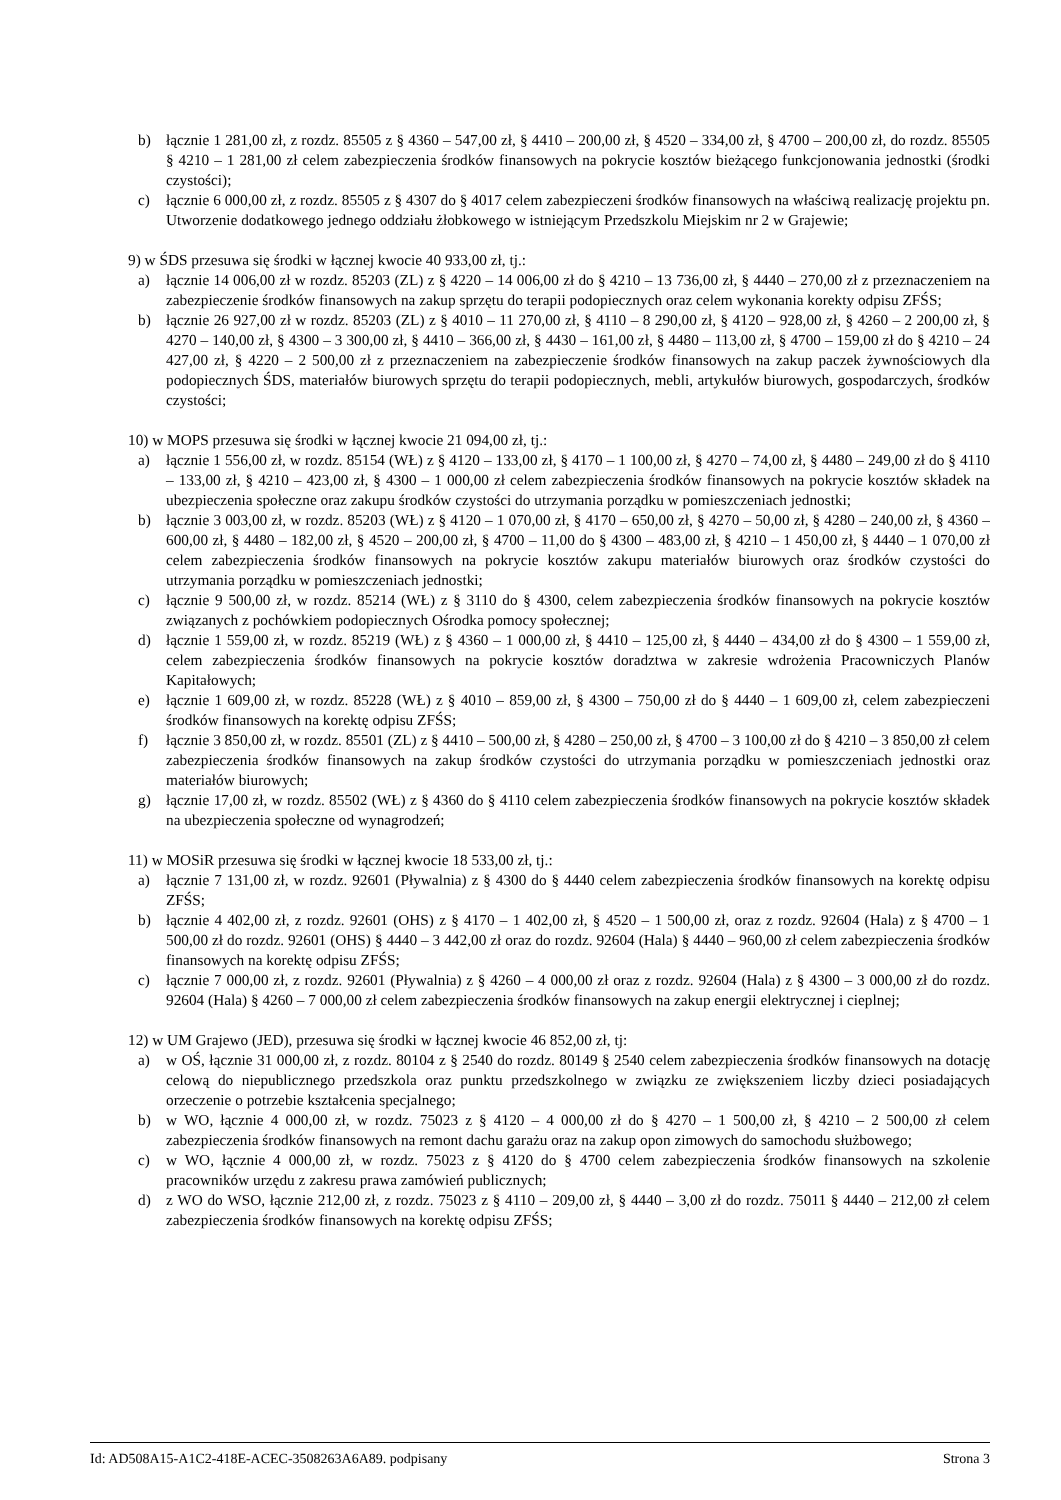b) łącznie 1 281,00 zł, z rozdz. 85505 z § 4360 – 547,00 zł, § 4410 – 200,00 zł, § 4520 – 334,00 zł, § 4700 – 200,00 zł, do rozdz. 85505 § 4210 – 1 281,00 zł celem zabezpieczenia środków finansowych na pokrycie kosztów bieżącego funkcjonowania jednostki (środki czystości);
c) łącznie 6 000,00 zł, z rozdz. 85505 z § 4307 do § 4017 celem zabezpieczeni środków finansowych na właściwą realizację projektu pn. Utworzenie dodatkowego jednego oddziału żłobkowego w istniejącym Przedszkolu Miejskim nr 2 w Grajewie;
9) w ŚDS przesuwa się środki w łącznej kwocie 40 933,00 zł, tj.:
a) łącznie 14 006,00 zł w rozdz. 85203 (ZL) z § 4220 – 14 006,00 zł do § 4210 – 13 736,00 zł, § 4440 – 270,00 zł z przeznaczeniem na zabezpieczenie środków finansowych na zakup sprzętu do terapii podopiecznych oraz celem wykonania korekty odpisu ZFŚS;
b) łącznie 26 927,00 zł w rozdz. 85203 (ZL) z § 4010 – 11 270,00 zł, § 4110 – 8 290,00 zł, § 4120 – 928,00 zł, § 4260 – 2 200,00 zł, § 4270 – 140,00 zł, § 4300 – 3 300,00 zł, § 4410 – 366,00 zł, § 4430 – 161,00 zł, § 4480 – 113,00 zł, § 4700 – 159,00 zł do § 4210 – 24 427,00 zł, § 4220 – 2 500,00 zł z przeznaczeniem na zabezpieczenie środków finansowych na zakup paczek żywnościowych dla podopiecznych ŚDS, materiałów biurowych sprzętu do terapii podopiecznych, mebli, artykułów biurowych, gospodarczych, środków czystości;
10) w MOPS przesuwa się środki w łącznej kwocie 21 094,00 zł, tj.:
a) łącznie 1 556,00 zł, w rozdz. 85154 (WŁ) z § 4120 – 133,00 zł, § 4170 – 1 100,00 zł, § 4270 – 74,00 zł, § 4480 – 249,00 zł do § 4110 – 133,00 zł, § 4210 – 423,00 zł, § 4300 – 1 000,00 zł celem zabezpieczenia środków finansowych na pokrycie kosztów składek na ubezpieczenia społeczne oraz zakupu środków czystości do utrzymania porządku w pomieszczeniach jednostki;
b) łącznie 3 003,00 zł, w rozdz. 85203 (WŁ) z § 4120 – 1 070,00 zł, § 4170 – 650,00 zł, § 4270 – 50,00 zł, § 4280 – 240,00 zł, § 4360 – 600,00 zł, § 4480 – 182,00 zł, § 4520 – 200,00 zł, § 4700 – 11,00 do § 4300 – 483,00 zł, § 4210 – 1 450,00 zł, § 4440 – 1 070,00 zł celem zabezpieczenia środków finansowych na pokrycie kosztów zakupu materiałów biurowych oraz środków czystości do utrzymania porządku w pomieszczeniach jednostki;
c) łącznie 9 500,00 zł, w rozdz. 85214 (WŁ) z § 3110 do § 4300, celem zabezpieczenia środków finansowych na pokrycie kosztów związanych z pochówkiem podopiecznych Ośrodka pomocy społecznej;
d) łącznie 1 559,00 zł, w rozdz. 85219 (WŁ) z § 4360 – 1 000,00 zł, § 4410 – 125,00 zł, § 4440 – 434,00 zł do § 4300 – 1 559,00 zł, celem zabezpieczenia środków finansowych na pokrycie kosztów doradztwa w zakresie wdrożenia Pracowniczych Planów Kapitałowych;
e) łącznie 1 609,00 zł, w rozdz. 85228 (WŁ) z § 4010 – 859,00 zł, § 4300 – 750,00 zł do § 4440 – 1 609,00 zł, celem zabezpieczeni środków finansowych na korektę odpisu ZFŚS;
f) łącznie 3 850,00 zł, w rozdz. 85501 (ZL) z § 4410 – 500,00 zł, § 4280 – 250,00 zł, § 4700 – 3 100,00 zł do § 4210 – 3 850,00 zł celem zabezpieczenia środków finansowych na zakup środków czystości do utrzymania porządku w pomieszczeniach jednostki oraz materiałów biurowych;
g) łącznie 17,00 zł, w rozdz. 85502 (WŁ) z § 4360 do § 4110 celem zabezpieczenia środków finansowych na pokrycie kosztów składek na ubezpieczenia społeczne od wynagrodzeń;
11) w MOSiR przesuwa się środki w łącznej kwocie 18 533,00 zł, tj.:
a) łącznie 7 131,00 zł, w rozdz. 92601 (Pływalnia) z § 4300 do § 4440 celem zabezpieczenia środków finansowych na korektę odpisu ZFŚS;
b) łącznie 4 402,00 zł, z rozdz. 92601 (OHS) z § 4170 – 1 402,00 zł, § 4520 – 1 500,00 zł, oraz z rozdz. 92604 (Hala) z § 4700 – 1 500,00 zł do rozdz. 92601 (OHS) § 4440 – 3 442,00 zł oraz do rozdz. 92604 (Hala) § 4440 – 960,00 zł celem zabezpieczenia środków finansowych na korektę odpisu ZFŚS;
c) łącznie 7 000,00 zł, z rozdz. 92601 (Pływalnia) z § 4260 – 4 000,00 zł oraz z rozdz. 92604 (Hala) z § 4300 – 3 000,00 zł do rozdz. 92604 (Hala) § 4260 – 7 000,00 zł celem zabezpieczenia środków finansowych na zakup energii elektrycznej i cieplnej;
12) w UM Grajewo (JED), przesuwa się środki w łącznej kwocie 46 852,00 zł, tj:
a) w OŚ, łącznie 31 000,00 zł, z rozdz. 80104 z § 2540 do rozdz. 80149 § 2540 celem zabezpieczenia środków finansowych na dotację celową do niepublicznego przedszkola oraz punktu przedszkolnego w związku ze zwiększeniem liczby dzieci posiadających orzeczenie o potrzebie kształcenia specjalnego;
b) w WO, łącznie 4 000,00 zł, w rozdz. 75023 z § 4120 – 4 000,00 zł do § 4270 – 1 500,00 zł, § 4210 – 2 500,00 zł celem zabezpieczenia środków finansowych na remont dachu garażu oraz na zakup opon zimowych do samochodu służbowego;
c) w WO, łącznie 4 000,00 zł, w rozdz. 75023 z § 4120 do § 4700 celem zabezpieczenia środków finansowych na szkolenie pracowników urzędu z zakresu prawa zamówień publicznych;
d) z WO do WSO, łącznie 212,00 zł, z rozdz. 75023 z § 4110 – 209,00 zł, § 4440 – 3,00 zł do rozdz. 75011 § 4440 – 212,00 zł celem zabezpieczenia środków finansowych na korektę odpisu ZFŚS;
Id: AD508A15-A1C2-418E-ACEC-3508263A6A89. podpisany Strona 3